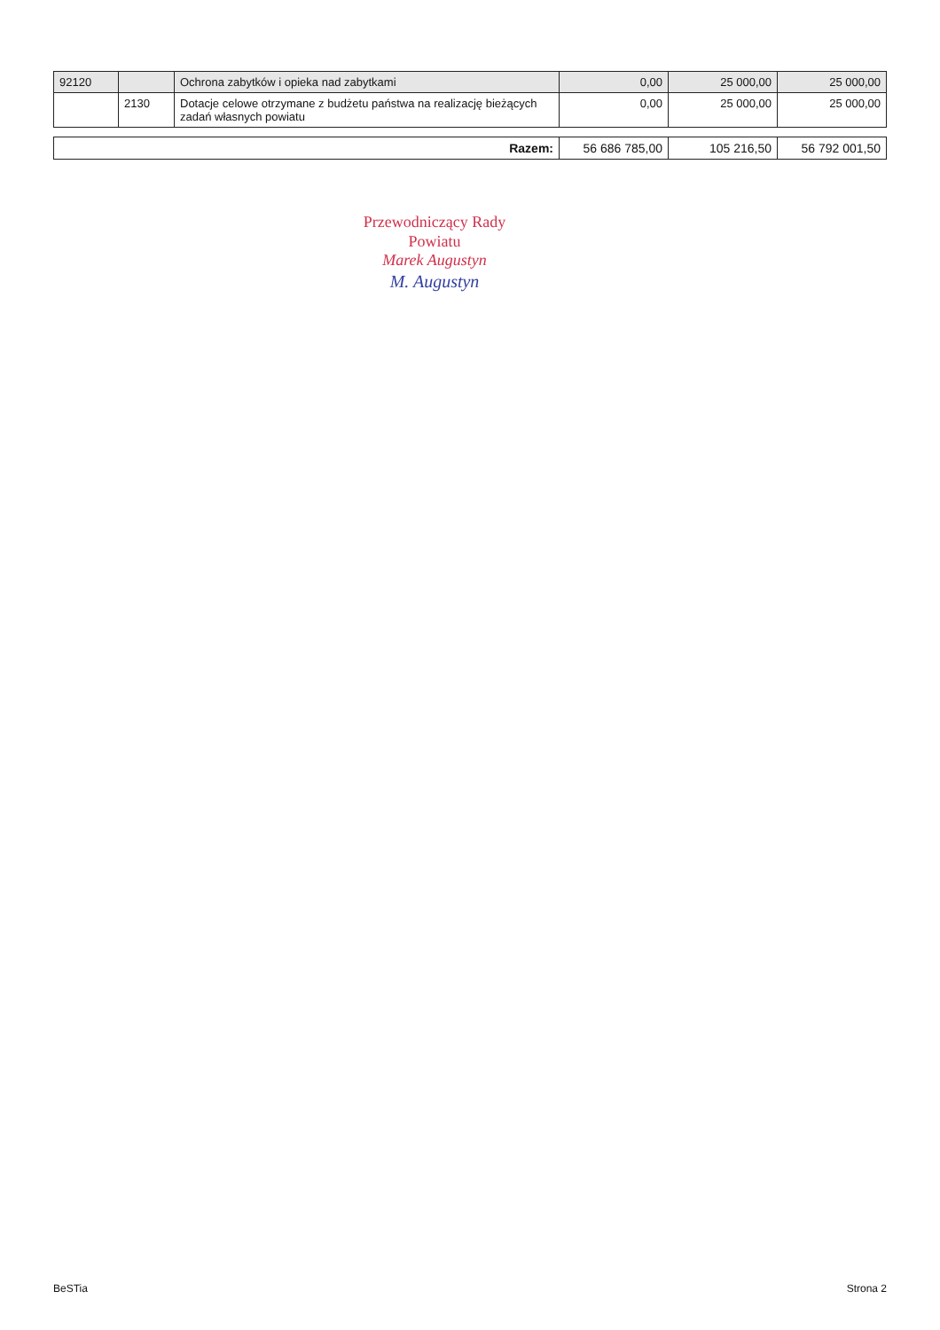| 92120 | | Ochrona zabytków i opieka nad zabytkami | 0,00 | 25 000,00 | 25 000,00 |
| | 2130 | Dotacje celowe otrzymane z budżetu państwa na realizację bieżących zadań własnych powiatu | 0,00 | 25 000,00 | 25 000,00 |
| Razem: | 56 686 785,00 | 105 216,50 | 56 792 001,50 |
Przewodniczący Rady
Powiatu
Marek Augustyn
M. Augustyn
BeSTia Strona 2